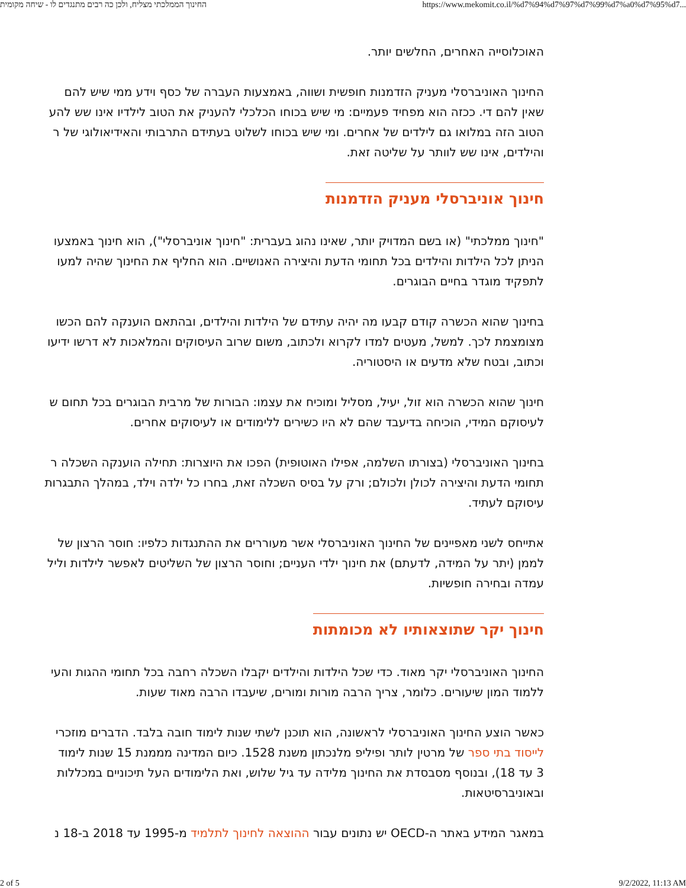החינוך הממלכתי מצליח, ולכן כה רבים מתנגדים לו - שיחה מקומית https://www.mekomit.co.il/%d7%94%d7%97%d7%99%d7%a0%d7%95%d7...
האוכלוסייה האחרים, החלשים יותר.
החינוך האוניברסלי מעניק הזדמנות חופשית ושווה, באמצעות העברה של כסף וידע ממי שיש להם
שאין להם די. ככזה הוא מפחיד פעמיים: מי שיש בכוחו הכלכלי להעניק את הטוב לילדיו אינו שש להע
הטוב הזה במלואו גם לילדים של אחרים. ומי שיש בכוחו לשלוט בעתידם התרבותי והאידיאולוגי של ר
והילדים, אינו שש לוותר על שליטה זאת.
חינוך אוניברסלי מעניק הזדמנות
"חינוך ממלכתי" (או בשם המדויק יותר, שאינו נהוג בעברית: "חינוך אוניברסלי"), הוא חינוך באמצעו
הניתן לכל הילדות והילדים בכל תחומי הדעת והיצירה האנושיים. הוא החליף את החינוך שהיה למעו
לתפקיד מוגדר בחיים הבוגרים.
בחינוך שהוא הכשרה קודם קבעו מה יהיה עתידם של הילדות והילדים, ובהתאם הוענקה להם הכשו
מצומצמת לכך. למשל, מעטים למדו לקרוא ולכתוב, משום שרוב העיסוקים והמלאכות לא דרשו ידיעו
וכתוב, ובטח שלא מדעים או היסטוריה.
חינוך שהוא הכשרה הוא זול, יעיל, מסליל ומוכיח את עצמו: הבורות של מרבית הבוגרים בכל תחום ש
לעיסוקם המידי, הוכיחה בדיעבד שהם לא היו כשירים ללימודים או לעיסוקים אחרים.
בחינוך האוניברסלי (בצורתו השלמה, אפילו האוטופית) הפכו את היוצרות: תחילה הוענקה השכלה ר
תחומי הדעת והיצירה לכולן ולכולם; ורק על בסיס השכלה זאת, בחרו כל ילדה וילד, במהלך התבגרות
עיסוקם לעתיד.
אתייחס לשני מאפיינים של החינוך האוניברסלי אשר מעוררים את ההתנגדות כלפיו: חוסר הרצון של
לממן (יתר על המידה, לדעתם) את חינוך ילדי העניים; וחוסר הרצון של השליטים לאפשר לילדות וליל
עמדה ובחירה חופשיות.
חינוך יקר שתוצאותיו לא מכומתות
החינוך האוניברסלי יקר מאוד. כדי שכל הילדות והילדים יקבלו השכלה רחבה בכל תחומי ההגות והעי
ללמוד המון שיעורים. כלומר, צריך הרבה מורות ומורים, שיעבדו הרבה מאוד שעות.
כאשר הוצע החינוך האוניברסלי לראשונה, הוא תוכנן לשתי שנות לימוד חובה בלבד. הדברים מוזכרי
לייסוד בתי ספר של מרטין לותר ופיליפ מלנכתון משנת 1528. כיום המדינה מממנת 15 שנות לימוד
3 עד 18), ובנוסף מסבסדת את החינוך מלידה עד גיל שלוש, ואת הלימודים העל תיכוניים במכללות
ובאוניברסיטאות.
במאגר המידע באתר ה-OECD יש נתונים עבור ההוצאה לחינוך לתלמיד מ-1995 עד 2018 ב-18 נ
2 of 5 9/2/2022, 11:13 AM